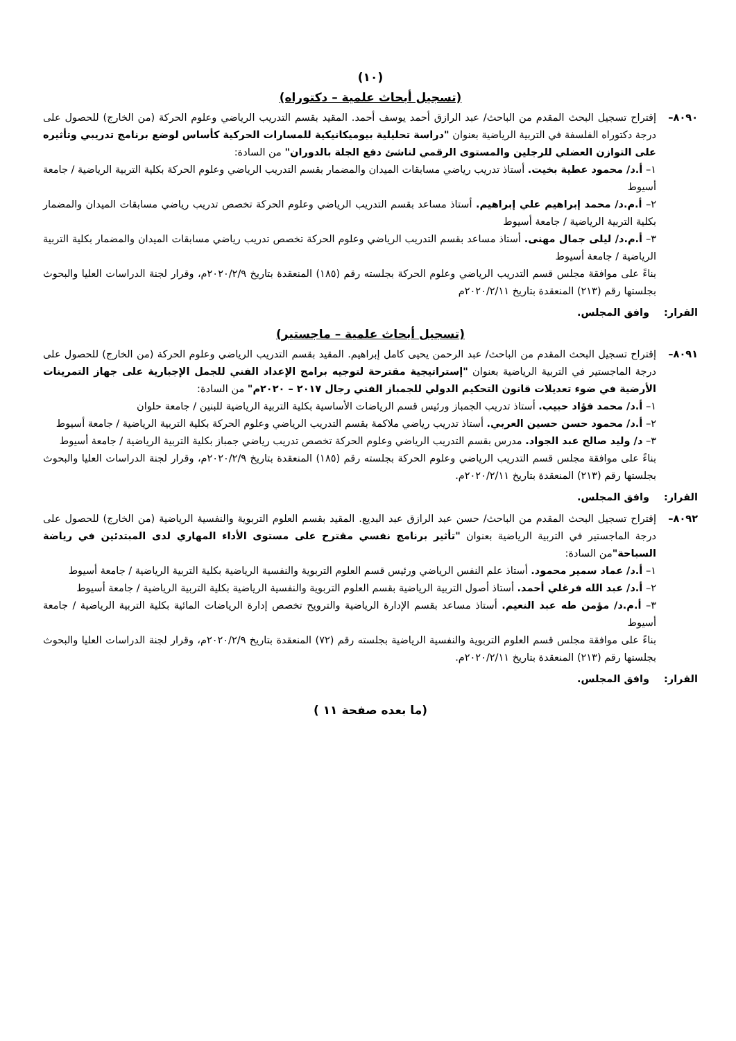(١٠)
(تسجيل أبحاث علمية – دكتوراه)
٨٠٩٠– إقتراح تسجيل البحث المقدم من الباحث/ عبد الرازق أحمد يوسف أحمد. المقيد بقسم التدريب الرياضي وعلوم الحركة (من الخارج) للحصول على درجة دكتوراه الفلسفة في التربية الرياضية بعنوان "دراسة تحليلية بيوميكانيكية للمسارات الحركية كأساس لوضع برنامج تدريبي وتأثيره على التوازن العضلي للرجلين والمستوى الرقمي لناشئ دفع الجلة بالدوران" من السادة:
١– أ.د/ محمود عطية بخيت. أستاذ تدريب رياضي مسابقات الميدان والمضمار بقسم التدريب الرياضي وعلوم الحركة بكلية التربية الرياضية / جامعة أسيوط
٢– أ.م.د/ محمد إبراهيم علي إبراهيم. أستاذ مساعد بقسم التدريب الرياضي وعلوم الحركة تخصص تدريب رياضي مسابقات الميدان والمضمار بكلية التربية الرياضية / جامعة أسيوط
٣– أ.م.د/ ليلى جمال مهنى. أستاذ مساعد بقسم التدريب الرياضي وعلوم الحركة تخصص تدريب رياضي مسابقات الميدان والمضمار بكلية التربية الرياضية / جامعة أسيوط
بناءً على موافقة مجلس قسم التدريب الرياضي وعلوم الحركة بجلسته رقم (١٨٥) المنعقدة بتاريخ ٢٠٢٠/٢/٩م، وقرار لجنة الدراسات العليا والبحوث بجلستها رقم (٢١٣) المنعقدة بتاريخ ٢٠٢٠/٢/١١م
القرار: وافق المجلس.
(تسجيل أبحاث علمية – ماجستير)
٨٠٩١– إقتراح تسجيل البحث المقدم من الباحث/ عبد الرحمن يحيى كامل إبراهيم. المقيد بقسم التدريب الرياضي وعلوم الحركة (من الخارج) للحصول على درجة الماجستير في التربية الرياضية بعنوان "إستراتيجية مقترحة لتوجيه برامج الإعداد الفني للجمل الإجبارية على جهاز التمرينات الأرضية في ضوء تعديلات قانون التحكيم الدولي للجمباز الفني رجال ٢٠١٧ – ٢٠٢٠م" من السادة:
١– أ.د/ محمد فؤاد حبيب. أستاذ تدريب الجمباز ورئيس قسم الرياضات الأساسية بكلية التربية الرياضية للبنين / جامعة حلوان
٢– أ.د/ محمود حسن حسين العربي. أستاذ تدريب رياضي ملاكمة بقسم التدريب الرياضي وعلوم الحركة بكلية التربية الرياضية / جامعة أسيوط
٣– د/ وليد صالح عبد الجواد. مدرس بقسم التدريب الرياضي وعلوم الحركة تخصص تدريب رياضي جمباز بكلية التربية الرياضية / جامعة أسيوط
بناءً على موافقة مجلس قسم التدريب الرياضي وعلوم الحركة بجلسته رقم (١٨٥) المنعقدة بتاريخ ٢٠٢٠/٢/٩م، وقرار لجنة الدراسات العليا والبحوث بجلستها رقم (٢١٣) المنعقدة بتاريخ ٢٠٢٠/٢/١١م.
القرار: وافق المجلس.
٨٠٩٢– إقتراح تسجيل البحث المقدم من الباحث/ حسن عبد الرازق عبد البديع. المقيد بقسم العلوم التربوية والنفسية الرياضية (من الخارج) للحصول على درجة الماجستير في التربية الرياضية بعنوان "تأثير برنامج نفسي مقترح على مستوى الأداء المهاري لدى المبتدئين في رياضة السباحة"من السادة:
١– أ.د/ عماد سمير محمود. أستاذ علم النفس الرياضي ورئيس قسم العلوم التربوية والنفسية الرياضية بكلية التربية الرياضية / جامعة أسيوط
٢– أ.د/ عبد الله فرغلي أحمد. أستاذ أصول التربية الرياضية بقسم العلوم التربوية والنفسية الرياضية بكلية التربية الرياضية / جامعة أسيوط
٣– أ.م.د/ مؤمن طه عبد النعيم. أستاذ مساعد بقسم الإدارة الرياضية والترويح تخصص إدارة الرياضات المائية بكلية التربية الرياضية / جامعة أسيوط
بناءً على موافقة مجلس قسم العلوم التربوية والنفسية الرياضية بجلسته رقم (٧٢) المنعقدة بتاريخ ٢٠٢٠/٢/٩م، وقرار لجنة الدراسات العليا والبحوث بجلستها رقم (٢١٣) المنعقدة بتاريخ ٢٠٢٠/٢/١١م.
القرار: وافق المجلس.
(ما بعده صفحة ١١ )